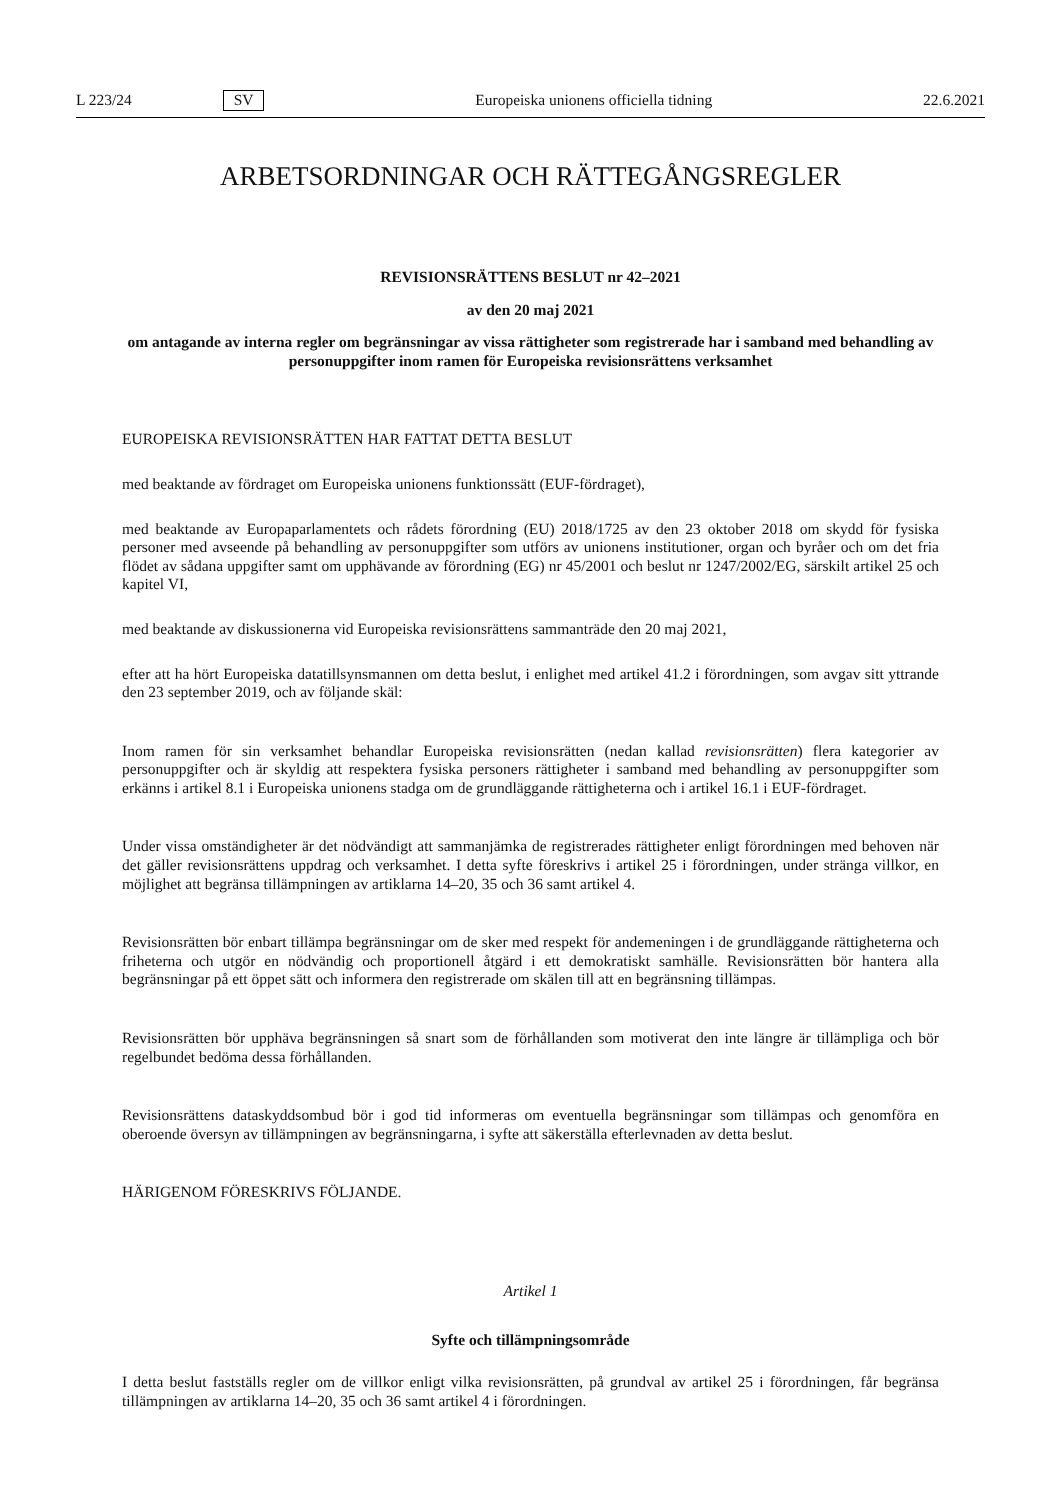L 223/24 SV Europeiska unionens officiella tidning 22.6.2021
ARBETSORDNINGAR OCH RÄTTEGÅNGSREGLER
REVISIONSRÄTTENS BESLUT nr 42–2021
av den 20 maj 2021
om antagande av interna regler om begränsningar av vissa rättigheter som registrerade har i samband med behandling av personuppgifter inom ramen för Europeiska revisionsrättens verksamhet
EUROPEISKA REVISIONSRÄTTEN HAR FATTAT DETTA BESLUT
med beaktande av fördraget om Europeiska unionens funktionssätt (EUF-fördraget),
med beaktande av Europaparlamentets och rådets förordning (EU) 2018/1725 av den 23 oktober 2018 om skydd för fysiska personer med avseende på behandling av personuppgifter som utförs av unionens institutioner, organ och byråer och om det fria flödet av sådana uppgifter samt om upphävande av förordning (EG) nr 45/2001 och beslut nr 1247/2002/EG, särskilt artikel 25 och kapitel VI,
med beaktande av diskussionerna vid Europeiska revisionsrättens sammanträde den 20 maj 2021,
efter att ha hört Europeiska datatillsynsmannen om detta beslut, i enlighet med artikel 41.2 i förordningen, som avgav sitt yttrande den 23 september 2019, och av följande skäl:
Inom ramen för sin verksamhet behandlar Europeiska revisionsrätten (nedan kallad revisionsrätten) flera kategorier av personuppgifter och är skyldig att respektera fysiska personers rättigheter i samband med behandling av personuppgifter som erkänns i artikel 8.1 i Europeiska unionens stadga om de grundläggande rättigheterna och i artikel 16.1 i EUF-fördraget.
Under vissa omständigheter är det nödvändigt att sammanjämka de registrerades rättigheter enligt förordningen med behoven när det gäller revisionsrättens uppdrag och verksamhet. I detta syfte föreskrivs i artikel 25 i förordningen, under stränga villkor, en möjlighet att begränsa tillämpningen av artiklarna 14–20, 35 och 36 samt artikel 4.
Revisionsrätten bör enbart tillämpa begränsningar om de sker med respekt för andemeningen i de grundläggande rättigheterna och friheterna och utgör en nödvändig och proportionell åtgärd i ett demokratiskt samhälle. Revisionsrätten bör hantera alla begränsningar på ett öppet sätt och informera den registrerade om skälen till att en begränsning tillämpas.
Revisionsrätten bör upphäva begränsningen så snart som de förhållanden som motiverat den inte längre är tillämpliga och bör regelbundet bedöma dessa förhållanden.
Revisionsrättens dataskyddsombud bör i god tid informeras om eventuella begränsningar som tillämpas och genomföra en oberoende översyn av tillämpningen av begränsningarna, i syfte att säkerställa efterlevnaden av detta beslut.
HÄRIGENOM FÖRESKRIVS FÖLJANDE.
Artikel 1
Syfte och tillämpningsområde
I detta beslut fastställs regler om de villkor enligt vilka revisionsrätten, på grundval av artikel 25 i förordningen, får begränsa tillämpningen av artiklarna 14–20, 35 och 36 samt artikel 4 i förordningen.